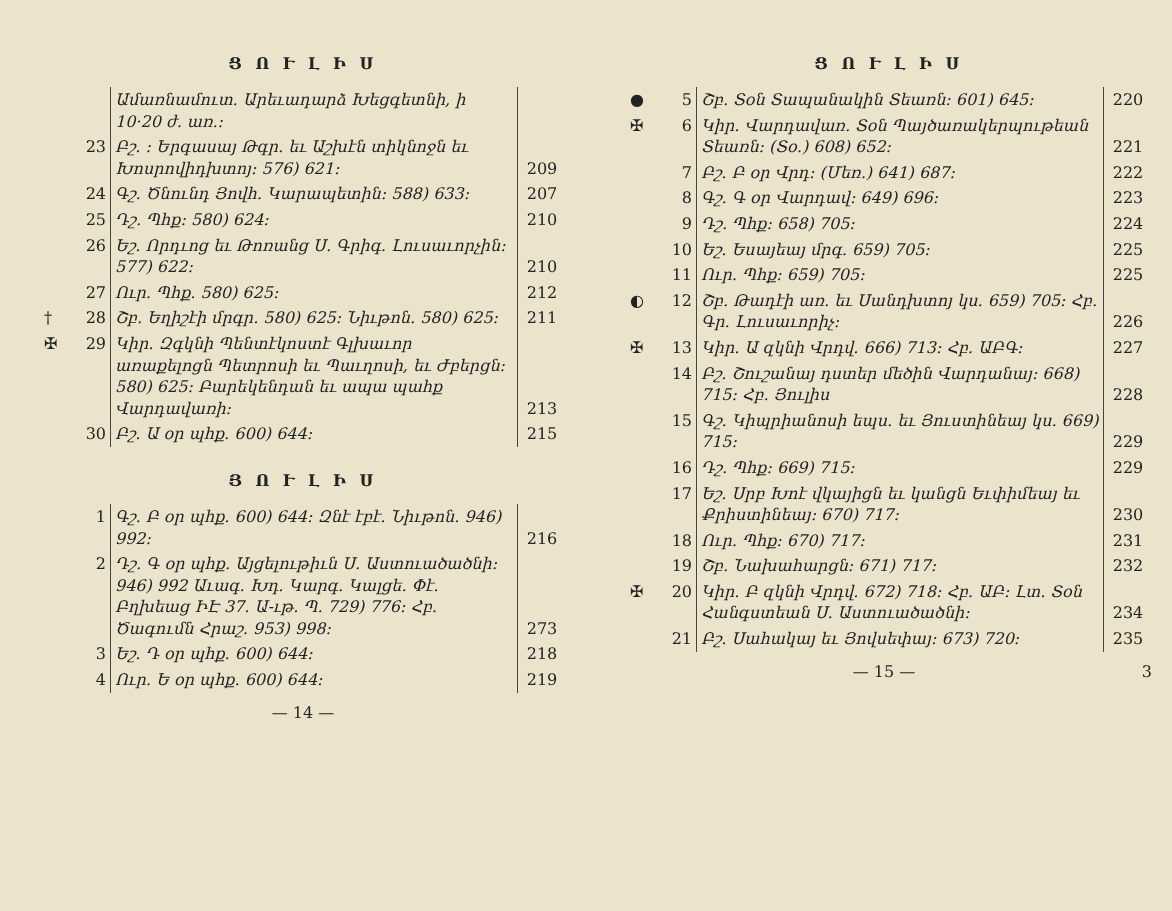Ց Ո Ւ Լ Ի Ս
| | | Ամառնամուտ. Արեւադարձ Խեցգետնի, ի 10·20 ժ. առ.: | |
| | 23 | Բշ. ։ Երգասայ Թգր. եւ Աշխէն տիկնոջն եւ Խոսրովիդխտոյ: 576) 621: | 209 |
| | 24 | Գշ. Ծնունդ Յովհ. Կարապետին: 588) 633: | 207 |
| | 25 | Դշ. Պհք: 580) 624: | 210 |
| | 26 | Եշ. Որդւոց եւ Թոռանց Ս. Գրիգ. Լուսաւորչին: 577) 622: | 210 |
| | 27 | Ուր. Պհք. 580) 625: | 212 |
| † | 28 | Շբ. Եղիշէի մրգր. 580) 625: Նիւթոն. 580) 625: | 211 |
| ✠ | 29 | Կիր. Զգկնի Պենտէկոստէ Գլխաւոր առաքելոցն Պետրոսի եւ Պաւղոսի, եւ Ժբերցն: 580) 625: Բարեկենդան եւ ապա պահք Վարդավառի: | 213 |
| | 30 | Բշ. Ա օր պհք. 600) 644: | 215 |
Յ Ո Ւ Լ Ի Ս
| | 1 | Գշ. Բ օր պհք. 600) 644: Զնէ էբէ. Նիւթոն. 946) 992: | 216 |
| | 2 | Դշ. Գ օր պհք. Այցելութիւն Ս. Աստուածածնի: 946) 992 Աւագ. Խդ. Կարգ. Կալցե. Փէ. Բղխեաց ԻԷ 37. Ա-ւթ. Պ. 729) 776: Հբ. Ծագումն Հրաշ. 953) 998: | 273 |
| | 3 | Եշ. Դ օր պհք. 600) 644: | 218 |
| | 4 | Ուր. Ե օր պհք. 600) 644: | 219 |
— 14 —
Ց Ո Ւ Լ Ի Ս
| ● | 5 | Շբ. Տօն Տապանակին Տեառն: 601) 645: | 220 |
| ✠ | 6 | Կիր. Վարդավառ. Տօն Պայծառակերպութեան Տեառն: (Տօ.) 608) 652: | 221 |
| | 7 | Բշ. Բ օր Վրդ: (Մեռ.) 641) 687: | 222 |
| | 8 | Գշ. Գ օր Վարդավ: 649) 696: | 223 |
| | 9 | Դշ. Պհք: 658) 705: | 224 |
| | 10 | Եշ. Եսայեայ մրգ. 659) 705: | 225 |
| | 11 | Ուր. Պհք: 659) 705: | 225 |
| ◐ | 12 | Շբ. Թադէի առ. եւ Սանդխտոյ կս. 659) 705: Հբ. Գր. Լուսաւորիչ: | 226 |
| ✠ | 13 | Կիր. Ա զկնի Վրդվ. 666) 713: Հբ. ԱԲԳ: | 227 |
| | 14 | Բշ. Շուշանայ դստեր մեծին Վարդանայ: 668) 715: Հբ. Յուլիս | 228 |
| | 15 | Գշ. Կիպրիանոսի եպս. եւ Յուստինեայ կս. 669) 715: | 229 |
| | 16 | Դշ. Պհք: 669) 715: | 229 |
| | 17 | Եշ. Սրբ Խոէ վկայիցն եւ կանցն Եւփիմեայ եւ Քրիստինեայ: 670) 717: | 230 |
| | 18 | Ուր. Պհք: 670) 717: | 231 |
| | 19 | Շբ. Նախահարցն: 671) 717: | 232 |
| ✠ | 20 | Կիր. Բ զկնի Վրդվ. 672) 718: Հբ. ԱԲ: Լտ. Տօն Հանգստեան Ս. Աստուածածնի: | 234 |
| | 21 | Բշ. Սահակայ եւ Յովսեփայ: 673) 720: | 235 |
— 15 — 3